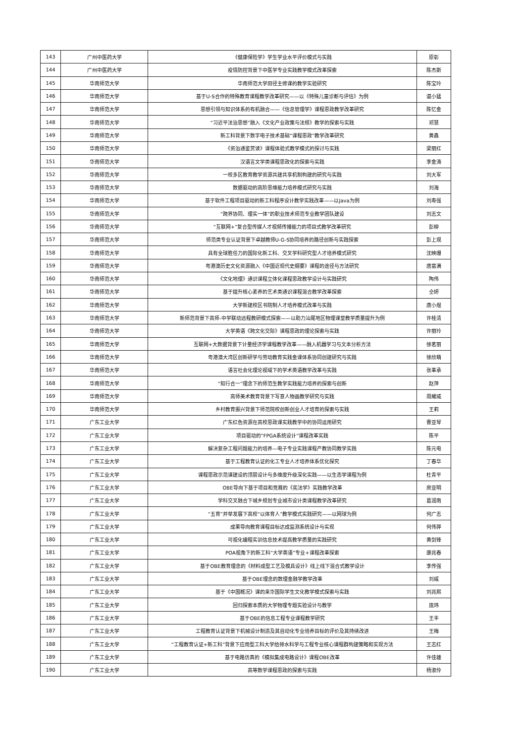| 143 | 广州中医药大学 | 《健康保险学》学生学业水平评价模式与实践 | 原彰 |
| 144 | 广州中医药大学 | 疫情防控背景下中医学专业实践教学模式改革探索 | 陈杰斯 |
| 145 | 华南师范大学 | 华南师范大学田径主修课的教学实验研究 | 陈宝玲 |
| 146 | 华南师范大学 | 基于U-S合作的特殊教育课程教学改革研究——以《特殊儿童诊断与评估》为例 | 谌小猛 |
| 147 | 华南师范大学 | 思想引领与知识体系的有机融合——《信息管理学》课程思政教学改革研究 | 陈忆金 |
| 148 | 华南师范大学 | “习近平法治思想”融入《文化产业政策与法规》教学的探索与实践 | 邓慧 |
| 149 | 华南师范大学 | 新工科背景下数字电子技术基础“课程思政”教学改革研究 | 黄鑫 |
| 150 | 华南师范大学 | 《资治通鉴赏读》课程体验式教学模式的探讨与实践 | 梁丽红 |
| 151 | 华南师范大学 | 汉语言文学类课程思政化的探索与实践 | 李金涛 |
| 152 | 华南师范大学 | 一校多区教育教学资源共建共享机制构建的研究与实践 | 刘大军 |
| 153 | 华南师范大学 | 数据驱动的高阶思维能力培养模式研究与实践 | 刘海 |
| 154 | 华南师范大学 | 基于软件工程项目驱动的新工科程序设计教学实践改革——以Java为例 | 刘寿强 |
| 155 | 华南师范大学 | “跨界协同、理实一体”的职业技术师范专业教学团队建设 | 刘志文 |
| 156 | 华南师范大学 | “互联网+”复合型传媒人才视频传播能力的项目式教学改革研究 | 彭柳 |
| 157 | 华南师范大学 | 师范类专业认证背景下卓越教师U-G-S协同培养的路径创新与实践探索 | 彭上观 |
| 158 | 华南师范大学 | 具有全球胜任力的国际化新工科、交叉学科研究型人才培养模式研究 | 沈映珊 |
| 159 | 华南师范大学 | 粤港澳历史文化资源融入《中国近现代史纲要》课程的途径与方法研究 | 唐富满 |
| 160 | 华南师范大学 | 《文化地理》通识课程立体化课程思政教学设计与实践研究 | 陶伟 |
| 161 | 华南师范大学 | 基于提升核心素养的艺术类通识课程混合教学改革探索 | 仝妍 |
| 162 | 华南师范大学 | 大学新建校区书院制人才培养模式改革与实践 | 唐小煜 |
| 163 | 华南师范大学 | 新师范背景下高师-中学联动远程教研模式探索——以助力汕尾地区物理课堂教学质量提升为例 | 许桂清 |
| 164 | 华南师范大学 | 大学英语《跨文化交际》课程思政的理论探索与实践 | 许丽玲 |
| 165 | 华南师范大学 | 互联网+大数据背景下计量经济学课程教学改革——融入机器学习与文本分析方法 | 徐茗丽 |
| 166 | 华南师范大学 | 粤港澳大湾区创新研学与劳动教育实践金课体系协同创建研究与实践 | 徐欣萌 |
| 167 | 华南师范大学 | 语言社会化理论视域下的学术英语教学改革与实践 | 张革承 |
| 168 | 华南师范大学 | “知行合一”理念下的师范生教学实践能力培养的探索与创新 | 赵萍 |
| 169 | 华南师范大学 | 高师美术教育背景下写意人物画教学研究与实践 | 周耀威 |
| 170 | 华南师范大学 | 乡村教育振兴背景下师范院校创新创业人才培育的探索与实践 | 王莉 |
| 171 | 广东工业大学 | 广东红色资源在高校思政课实践教学中的协同运用研究 | 曹亚琴 |
| 172 | 广东工业大学 | 项目驱动的“FPGA系统设计”课程改革实践 | 陈平 |
| 173 | 广东工业大学 | 解决复杂工程问题能力的培养—电子专业实践课程产教协同教学实践 | 陈元电 |
| 174 | 广东工业大学 | 基于工程教育认证的化工专业人才培养体系优化探究 | 丁春华 |
| 175 | 广东工业大学 | 课程思政示范课建设的顶层设计与多维度升级深化实践——以生态学课程为例 | 杜青平 |
| 176 | 广东工业大学 | OBE导向下基于项目和竞赛的《宪法学》实践教学改革 | 房亚明 |
| 177 | 广东工业大学 | 学科交叉融合下城乡规划专业城市设计类课程教学改革研究 | 葛润南 |
| 178 | 广东工业大学 | “五育”并举发展下高校“以体育人”教学模式实践研究——以网球为例 | 何广志 |
| 179 | 广东工业大学 | 成果导向教育课程目标达成监测系统设计与实现 | 何伟骅 |
| 180 | 广东工业大学 | 可视化编程实训信息技术提高教学质量的实践研究 | 黄剑锋 |
| 181 | 广东工业大学 | POA视角下的新工科“大学英语”专业+课程改革探索 | 康兆春 |
| 182 | 广东工业大学 | 基于OBE教育理念的《材料成型工艺及模具设计》线上线下混合式教学设计 | 李传强 |
| 183 | 广东工业大学 | 基于OBE理念的数理金融学教学改革 | 刘威 |
| 184 | 广东工业大学 | 基于《中国概况》课的来华国际学生文化教学模式探索与实践 | 刘兆熙 |
| 185 | 广东工业大学 | 回归探索本质的大学物理专题实验设计与教学 | 庞玮 |
| 186 | 广东工业大学 | 基于OBE的信息工程专业课程教学研究 | 王丰 |
| 187 | 广东工业大学 | 工程教育认证背景下机械设计制造及其自动化专业培养目标的评价及其持续改进 | 王梅 |
| 188 | 广东工业大学 | “工程教育认证+新工科”背景下应用型工科大学给排水科学与工程专业核心课程群构建策略和实现方法 | 王志红 |
| 189 | 广东工业大学 | 基于电路仿真的《模拟集成电路设计》课程OBE改革 | 许佳雄 |
| 190 | 广东工业大学 | 高等数学课程思政的探索与实践 | 杨淑伶 |